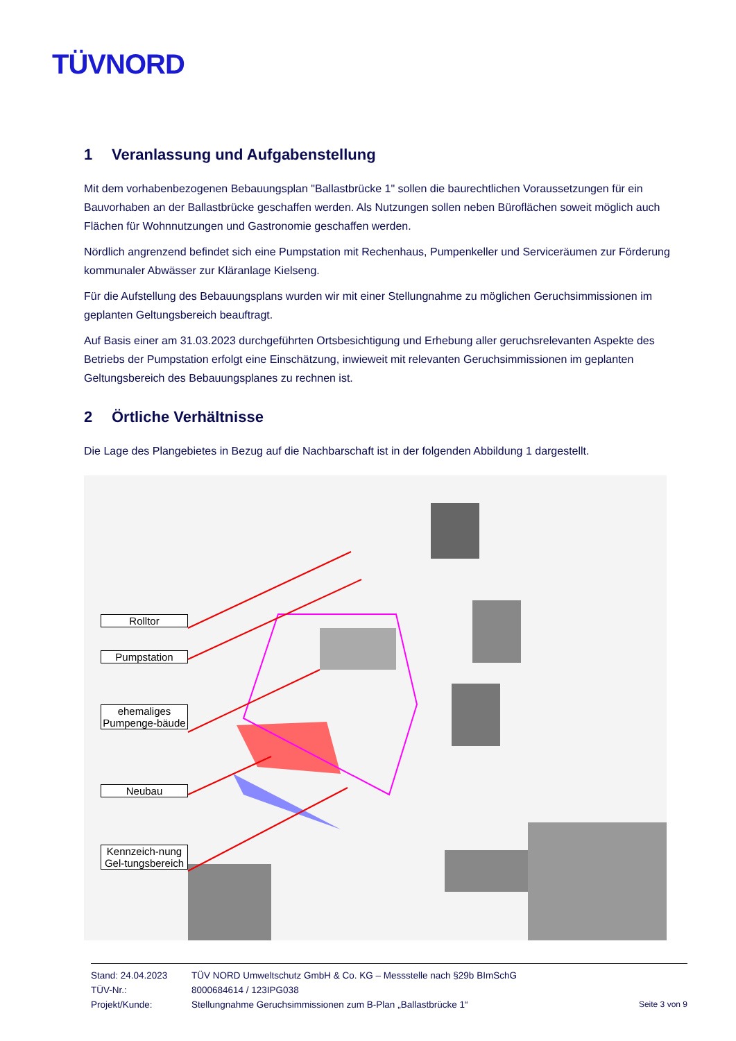TÜVNORD
1 Veranlassung und Aufgabenstellung
Mit dem vorhabenbezogenen Bebauungsplan "Ballastbrücke 1" sollen die baurechtlichen Voraussetzungen für ein Bauvorhaben an der Ballastbrücke geschaffen werden. Als Nutzungen sollen neben Büroflächen soweit möglich auch Flächen für Wohnnutzungen und Gastronomie geschaffen werden.
Nördlich angrenzend befindet sich eine Pumpstation mit Rechenhaus, Pumpenkeller und Serviceräumen zur Förderung kommunaler Abwässer zur Kläranlage Kielseng.
Für die Aufstellung des Bebauungsplans wurden wir mit einer Stellungnahme zu möglichen Geruchsimmissionen im geplanten Geltungsbereich beauftragt.
Auf Basis einer am 31.03.2023 durchgeführten Ortsbesichtigung und Erhebung aller geruchsrelevanten Aspekte des Betriebs der Pumpstation erfolgt eine Einschätzung, inwieweit mit relevanten Geruchsimmissionen im geplanten Geltungsbereich des Bebauungsplanes zu rechnen ist.
2 Örtliche Verhältnisse
Die Lage des Plangebietes in Bezug auf die Nachbarschaft ist in der folgenden Abbildung 1 dargestellt.
Rolltor
Pumpstation
ehemaliges Pumpenge-bäude
Neubau
Kennzeich-nung Gel-tungsbereich
Stand: 24.04.2023 TÜV NORD Umweltschutz GmbH & Co. KG – Messstelle nach §29b BImSchG
TÜV-Nr.: 8000684614 / 123IPG038
Projekt/Kunde: Stellungnahme Geruchsimmissionen zum B-Plan „Ballastbrücke 1“Seite 3 von 9